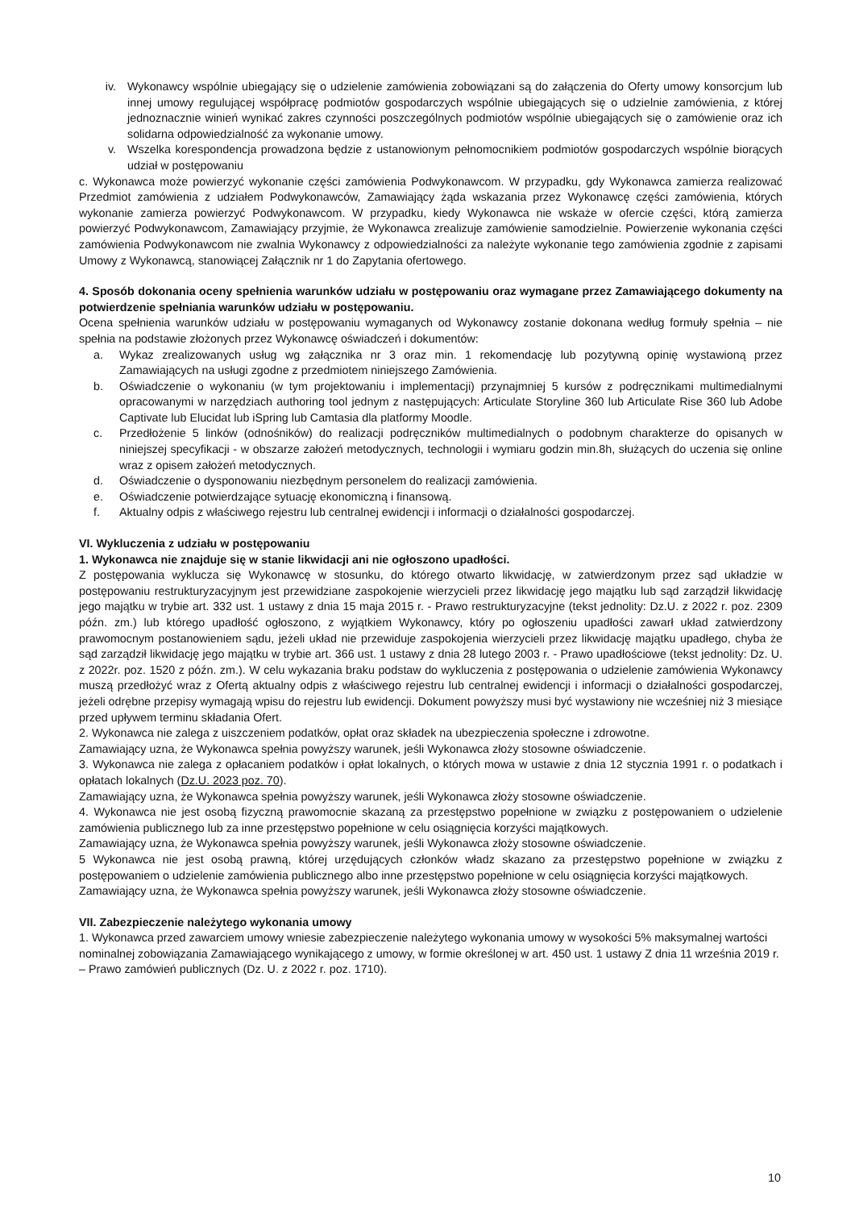iv. Wykonawcy wspólnie ubiegający się o udzielenie zamówienia zobowiązani są do załączenia do Oferty umowy konsorcjum lub innej umowy regulującej współpracę podmiotów gospodarczych wspólnie ubiegających się o udzielnie zamówienia, z której jednoznacznie winień wynikać zakres czynności poszczególnych podmiotów wspólnie ubiegających się o zamówienie oraz ich solidarna odpowiedzialność za wykonanie umowy.
v. Wszelka korespondencja prowadzona będzie z ustanowionym pełnomocnikiem podmiotów gospodarczych wspólnie biorących udział w postępowaniu
c. Wykonawca może powierzyć wykonanie części zamówienia Podwykonawcom. W przypadku, gdy Wykonawca zamierza realizować Przedmiot zamówienia z udziałem Podwykonawców, Zamawiający żąda wskazania przez Wykonawcę części zamówienia, których wykonanie zamierza powierzyć Podwykonawcom. W przypadku, kiedy Wykonawca nie wskaże w ofercie części, którą zamierza powierzyć Podwykonawcom, Zamawiający przyjmie, że Wykonawca zrealizuje zamówienie samodzielnie. Powierzenie wykonania części zamówienia Podwykonawcom nie zwalnia Wykonawcy z odpowiedzialności za należyte wykonanie tego zamówienia zgodnie z zapisami Umowy z Wykonawcą, stanowiącej Załącznik nr 1 do Zapytania ofertowego.
4. Sposób dokonania oceny spełnienia warunków udziału w postępowaniu oraz wymagane przez Zamawiającego dokumenty na potwierdzenie spełniania warunków udziału w postępowaniu.
Ocena spełnienia warunków udziału w postępowaniu wymaganych od Wykonawcy zostanie dokonana według formuły spełnia – nie spełnia na podstawie złożonych przez Wykonawcę oświadczeń i dokumentów:
a. Wykaz zrealizowanych usług wg załącznika nr 3 oraz min. 1 rekomendację lub pozytywną opinię wystawioną przez Zamawiających na usługi zgodne z przedmiotem niniejszego Zamówienia.
b. Oświadczenie o wykonaniu (w tym projektowaniu i implementacji) przynajmniej 5 kursów z podręcznikami multimedialnymi opracowanymi w narzędziach authoring tool jednym z następujących: Articulate Storyline 360 lub Articulate Rise 360 lub Adobe Captivate lub Elucidat lub iSpring lub Camtasia dla platformy Moodle.
c. Przedłożenie 5 linków (odnośników) do realizacji podręczników multimedialnych o podobnym charakterze do opisanych w niniejszej specyfikacji - w obszarze założeń metodycznych, technologii i wymiaru godzin min.8h, służących do uczenia się online wraz z opisem założeń metodycznych.
d. Oświadczenie o dysponowaniu niezbędnym personelem do realizacji zamówienia.
e. Oświadczenie potwierdzające sytuację ekonomiczną i finansową.
f. Aktualny odpis z właściwego rejestru lub centralnej ewidencji i informacji o działalności gospodarczej.
VI. Wykluczenia z udziału w postępowaniu
1. Wykonawca nie znajduje się w stanie likwidacji ani nie ogłoszono upadłości.
Z postępowania wyklucza się Wykonawcę w stosunku, do którego otwarto likwidację, w zatwierdzonym przez sąd układzie w postępowaniu restrukturyzacyjnym jest przewidziane zaspokojenie wierzycieli przez likwidację jego majątku lub sąd zarządził likwidację jego majątku w trybie art. 332 ust. 1 ustawy z dnia 15 maja 2015 r. - Prawo restrukturyzacyjne (tekst jednolity: Dz.U. z 2022 r. poz. 2309 późn. zm.) lub którego upadłość ogłoszono, z wyjątkiem Wykonawcy, który po ogłoszeniu upadłości zawarł układ zatwierdzony prawomocnym postanowieniem sądu, jeżeli układ nie przewiduje zaspokojenia wierzycieli przez likwidację majątku upadłego, chyba że sąd zarządził likwidację jego majątku w trybie art. 366 ust. 1 ustawy z dnia 28 lutego 2003 r. - Prawo upadłościowe (tekst jednolity: Dz. U. z 2022r. poz. 1520 z późn. zm.). W celu wykazania braku podstaw do wykluczenia z postępowania o udzielenie zamówienia Wykonawcy muszą przedłożyć wraz z Ofertą aktualny odpis z właściwego rejestru lub centralnej ewidencji i informacji o działalności gospodarczej, jeżeli odrębne przepisy wymagają wpisu do rejestru lub ewidencji. Dokument powyższy musi być wystawiony nie wcześniej niż 3 miesiące przed upływem terminu składania Ofert.
2. Wykonawca nie zalega z uiszczeniem podatków, opłat oraz składek na ubezpieczenia społeczne i zdrowotne.
Zamawiający uzna, że Wykonawca spełnia powyższy warunek, jeśli Wykonawca złoży stosowne oświadczenie.
3. Wykonawca nie zalega z opłacaniem podatków i opłat lokalnych, o których mowa w ustawie z dnia 12 stycznia 1991 r. o podatkach i opłatach lokalnych (Dz.U. 2023 poz. 70).
Zamawiający uzna, że Wykonawca spełnia powyższy warunek, jeśli Wykonawca złoży stosowne oświadczenie.
4. Wykonawca nie jest osobą fizyczną prawomocnie skazaną za przestępstwo popełnione w związku z postępowaniem o udzielenie zamówienia publicznego lub za inne przestępstwo popełnione w celu osiągnięcia korzyści majątkowych.
Zamawiający uzna, że Wykonawca spełnia powyższy warunek, jeśli Wykonawca złoży stosowne oświadczenie.
5 Wykonawca nie jest osobą prawną, której urzędujących członków władz skazano za przestępstwo popełnione w związku z postępowaniem o udzielenie zamówienia publicznego albo inne przestępstwo popełnione w celu osiągnięcia korzyści majątkowych.
Zamawiający uzna, że Wykonawca spełnia powyższy warunek, jeśli Wykonawca złoży stosowne oświadczenie.
VII. Zabezpieczenie należytego wykonania umowy
1. Wykonawca przed zawarciem umowy wniesie zabezpieczenie należytego wykonania umowy w wysokości 5% maksymalnej wartości nominalnej zobowiązania Zamawiającego wynikającego z umowy, w formie określonej w art. 450 ust. 1 ustawy Z dnia 11 września 2019 r. – Prawo zamówień publicznych (Dz. U. z 2022 r. poz. 1710).
10